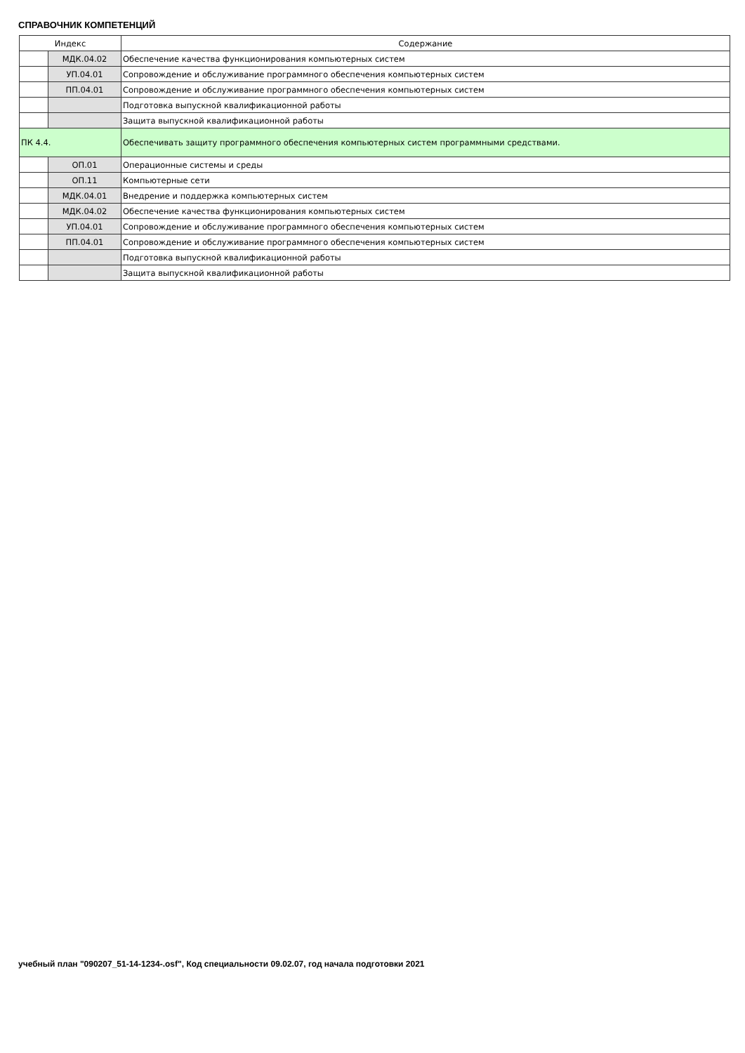СПРАВОЧНИК КОМПЕТЕНЦИЙ
| Индекс | | Содержание |
| --- | --- | --- |
| | МДК.04.02 | Обеспечение качества функционирования компьютерных систем |
| | УП.04.01 | Сопровождение и обслуживание программного обеспечения компьютерных систем |
| | ПП.04.01 | Сопровождение и обслуживание программного обеспечения компьютерных систем |
| | | Подготовка выпускной квалификационной работы |
| | | Защита выпускной квалификационной работы |
| ПК 4.4. | | Обеспечивать защиту программного обеспечения компьютерных систем программными средствами. |
| | ОП.01 | Операционные системы и среды |
| | ОП.11 | Компьютерные сети |
| | МДК.04.01 | Внедрение и поддержка компьютерных систем |
| | МДК.04.02 | Обеспечение качества функционирования компьютерных систем |
| | УП.04.01 | Сопровождение и обслуживание программного обеспечения компьютерных систем |
| | ПП.04.01 | Сопровождение и обслуживание программного обеспечения компьютерных систем |
| | | Подготовка выпускной квалификационной работы |
| | | Защита выпускной квалификационной работы |
учебный план "090207_51-14-1234-.osf", Код специальности 09.02.07, год начала подготовки 2021